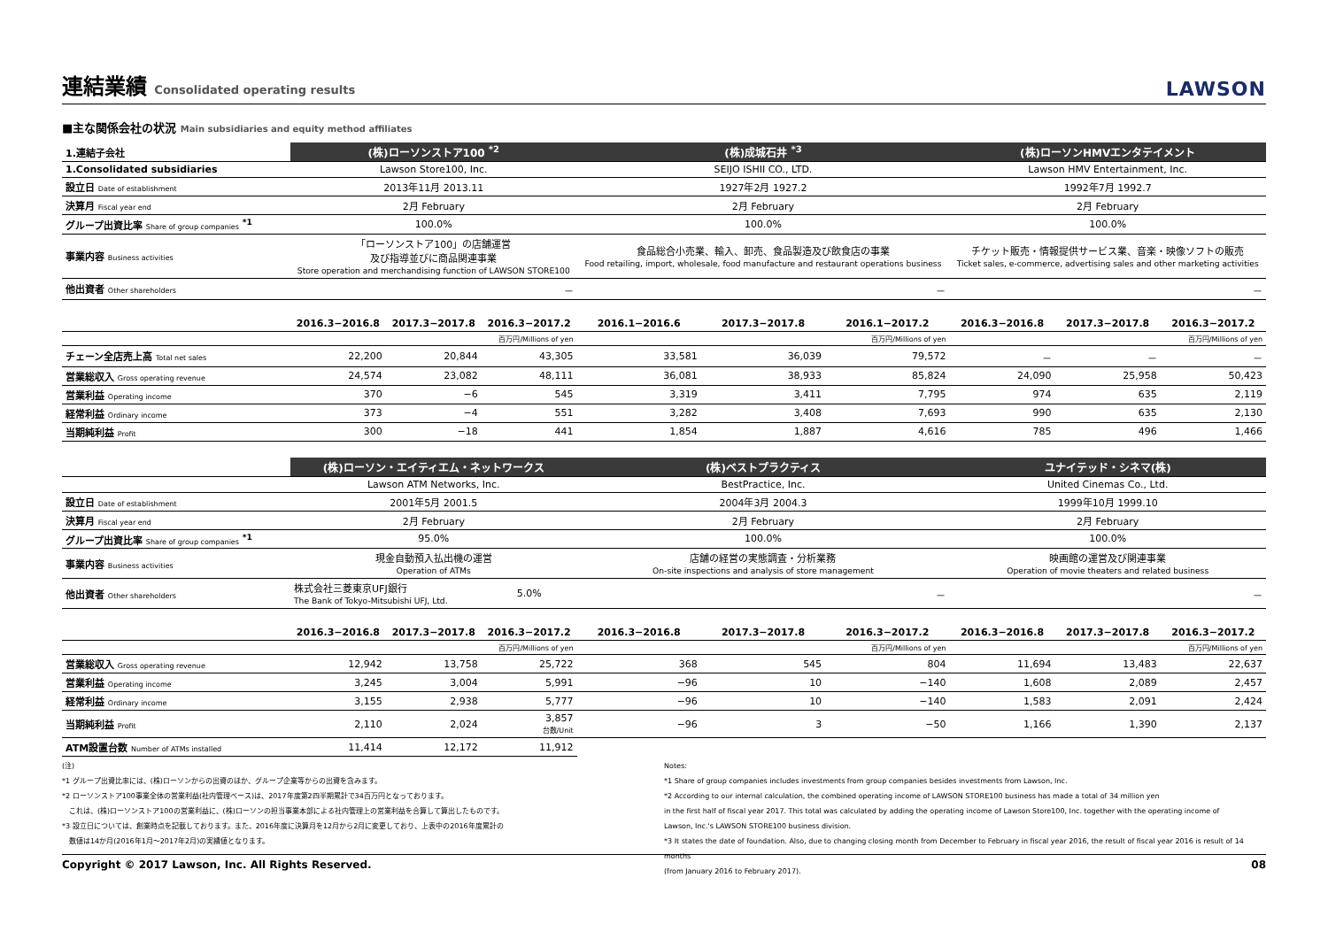連結業績 Consolidated operating results
LAWSON
■主な関係会社の状況 Main subsidiaries and equity method affiliates
| 1.連結子会社 | (株)ローソンストア100 <sup>*2</sup> | | | (株)成城石井 <sup>*3</sup> | | | (株)ローソンHMVエンタテイメント | | |
| 1.Consolidated subsidiaries | Lawson Store100, Inc. | | | SEIJO ISHII CO., LTD. | | | Lawson HMV Entertainment, Inc. | | |
| 設立日 Date of establishment | 2013年11月 2013.11 | | | 1927年2月 1927.2 | | | 1992年7月 1992.7 | | |
| 決算月 Fiscal year end | 2月 February | | | 2月 February | | | 2月 February | | |
| グループ出資比率 Share of group companies <sup>*1</sup> | 100.0% | | | 100.0% | | | 100.0% | | |
| 事業内容 Business activities | 「ローソンストア100」の店舗運営 及び指導並びに商品関連事業 Store operation and merchandising function of LAWSON STORE100 | | | 食品総合小売業、輸入、卸売、食品製造及び飲食店の事業 Food retailing, import, wholesale, food manufacture and restaurant operations business | | | チケット販売・情報提供サービス業、音楽・映像ソフトの販売 Ticket sales, e-commerce, advertising sales and other marketing activities | | |
| 他出資者 Other shareholders | － | | | － | | | － | | |
| | 2016.3−2016.8 | 2017.3−2017.8 | 2016.3−2017.2 | 2016.1−2016.6 | 2017.3−2017.8 | 2016.1−2017.2 | 2016.3−2016.8 | 2017.3−2017.8 | 2016.3−2017.2 |
| | | | 百万円/Millions of yen | | | 百万円/Millions of yen | | | 百万円/Millions of yen |
| チェーン全店売上高 Total net sales | 22,200 | 20,844 | 43,305 | 33,581 | 36,039 | 79,572 | － | － | － |
| 営業総収入 Gross operating revenue | 24,574 | 23,082 | 48,111 | 36,081 | 38,933 | 85,824 | 24,090 | 25,958 | 50,423 |
| 営業利益 Operating income | 370 | −6 | 545 | 3,319 | 3,411 | 7,795 | 974 | 635 | 2,119 |
| 経常利益 Ordinary income | 373 | −4 | 551 | 3,282 | 3,408 | 7,693 | 990 | 635 | 2,130 |
| 当期純利益 Profit | 300 | −18 | 441 | 1,854 | 1,887 | 4,616 | 785 | 496 | 1,466 |
| | (株)ローソン・エイティエム・ネットワークス | | | (株)ベストプラクティス | | | ユナイテッド・シネマ(株) | | |
| | Lawson ATM Networks, Inc. | | | BestPractice, Inc. | | | United Cinemas Co., Ltd. | | |
| 設立日 Date of establishment | 2001年5月 2001.5 | | | 2004年3月 2004.3 | | | 1999年10月 1999.10 | | |
| 決算月 Fiscal year end | 2月 February | | | 2月 February | | | 2月 February | | |
| グループ出資比率 Share of group companies <sup>*1</sup> | 95.0% | | | 100.0% | | | 100.0% | | |
| 事業内容 Business activities | 現金自動預入払出機の運営 Operation of ATMs | | | 店舗の経営の実態調査・分析業務 On-site inspections and analysis of store management | | | 映画館の運営及び関連事業 Operation of movie theaters and related business | | |
| 他出資者 Other shareholders | 株式会社三菱東京UFJ銀行 The Bank of Tokyo-Mitsubishi UFJ, Ltd. | | 5.0% | － | | | － | | |
| | 2016.3−2016.8 | 2017.3−2017.8 | 2016.3−2017.2 | 2016.3−2016.8 | 2017.3−2017.8 | 2016.3−2017.2 | 2016.3−2016.8 | 2017.3−2017.8 | 2016.3−2017.2 |
| | | | 百万円/Millions of yen | | | 百万円/Millions of yen | | | 百万円/Millions of yen |
| 営業総収入 Gross operating revenue | 12,942 | 13,758 | 25,722 | 368 | 545 | 804 | 11,694 | 13,483 | 22,637 |
| 営業利益 Operating income | 3,245 | 3,004 | 5,991 | −96 | 10 | −140 | 1,608 | 2,089 | 2,457 |
| 経常利益 Ordinary income | 3,155 | 2,938 | 5,777 | −96 | 10 | −140 | 1,583 | 2,091 | 2,424 |
| 当期純利益 Profit | 2,110 | 2,024 | 3,857 台数/Unit | −96 | 3 | −50 | 1,166 | 1,390 | 2,137 |
| ATM設置台数 Number of ATMs installed | 11,414 | 12,172 | 11,912 | | | | | | |
(注)
*1 グループ出資比率には、(株)ローソンからの出資のほか、グループ企業等からの出資を含みます。
*2 ローソンストア100事業全体の営業利益(社内管理ベース)は、2017年度第2四半期累計で34百万円となっております。
　これは、(株)ローソンストア100の営業利益に、(株)ローソンの担当事業本部による社内管理上の営業利益を合算して算出したものです。
*3 設立日については、創業時点を記載しております。また、2016年度に決算月を12月から2月に変更しており、上表中の2016年度累計の
　数値は14か月(2016年1月～2017年2月)の実績値となります。
Notes:
*1 Share of group companies includes investments from group companies besides investments from Lawson, Inc.
*2 According to our internal calculation, the combined operating income of LAWSON STORE100 business has made a total of 34 million yen
in the first half of fiscal year 2017. This total was calculated by adding the operating income of Lawson Store100, Inc. together with the operating income of
Lawson, Inc.'s LAWSON STORE100 business division.
*3 It states the date of foundation. Also, due to changing closing month from December to February in fiscal year 2016, the result of fiscal year 2016 is result of 14 months
(from January 2016 to February 2017).
Copyright © 2017 Lawson, Inc. All Rights Reserved. 08